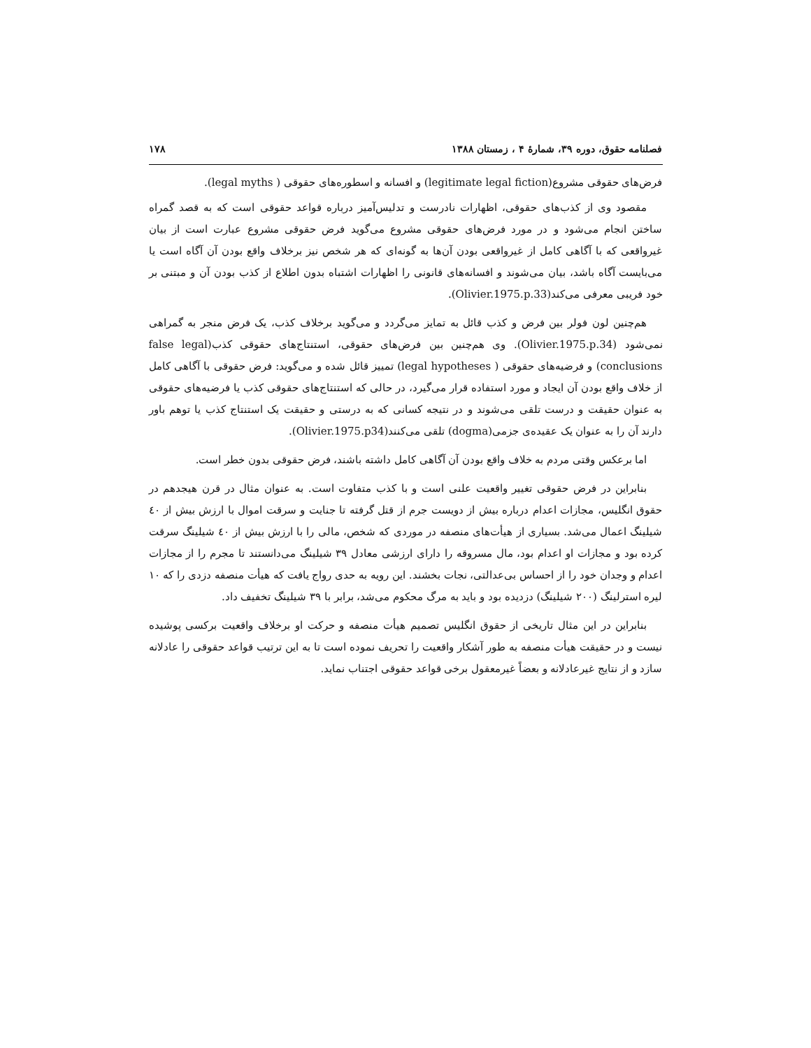فصلنامه حقوق، دوره ۳۹، شمارهٔ ۴ ، زمستان ۱۳۸۸ ۱۷۸
فرض‌های حقوقی مشروع(legitimate legal fiction) و افسانه و اسطوره‌های حقوقی ( legal myths).
مقصود وی از کذب‌های حقوقی، اظهارات نادرست و تدلیس‌آمیز درباره قواعد حقوقی است که به قصد گمراه ساختن انجام می‌شود و در مورد فرض‌های حقوقی مشروع می‌گوید فرض حقوقی مشروع عبارت است از بیان غیرواقعی که با آگاهی کامل از غیرواقعی بودن آن‌ها به گونه‌ای که هر شخص نیز برخلاف واقع بودن آن آگاه است یا می‌بایست آگاه باشد، بیان می‌شوند و افسانه‌های قانونی را اظهارات اشتباه بدون اطلاع از کذب بودن آن و مبتنی بر خود فریبی معرفی می‌کند(Olivier.1975.p.33).
هم‌چنین لون فولر بین فرض و کذب قائل به تمایز می‌گردد و می‌گوید برخلاف کذب، یک فرض منجر به گمراهی نمی‌شود (Olivier.1975.p.34). وی هم‌چنین بین فرض‌های حقوقی، استنتاج‌های حقوقی کذب(false legal conclusions) و فرضیه‌های حقوقی ( legal hypotheses) تمییز قائل شده و می‌گوید: فرض حقوقی با آگاهی کامل از خلاف واقع بودن آن ایجاد و مورد استفاده قرار می‌گیرد، در حالی که استنتاج‌های حقوقی کذب یا فرضیه‌های حقوقی به عنوان حقیقت و درست تلقی می‌شوند و در نتیجه کسانی که به درستی و حقیقت یک استنتاج کذب یا توهم باور دارند آن را به عنوان یک عقیده‌ی جزمی(dogma) تلقی می‌کنند(Olivier.1975.p34).
اما برعکس وقتی مردم به خلاف واقع بودن آن آگاهی کامل داشته باشند، فرض حقوقی بدون خطر است.
بنابراین در فرض حقوقی تغییر واقعیت علنی است و با کذب متفاوت است. به عنوان مثال در قرن هیجدهم در حقوق انگلیس، مجازات اعدام درباره بیش از دویست جرم از قتل گرفته تا جنایت و سرقت اموال با ارزش بیش از ٤٠ شیلینگ اعمال می‌شد. بسیاری از هیأت‌های منصفه در موردی که شخص، مالی را با ارزش بیش از ٤٠ شیلینگ سرقت کرده بود و مجازات او اعدام بود، مال مسروقه را دارای ارزشی معادل ۳۹ شیلینگ می‌دانستند تا مجرم را از مجازات اعدام و وجدان خود را از احساس بی‌عدالتی، نجات بخشند. این رویه به حدی رواج یافت که هیأت منصفه دزدی را که ۱۰ لیره استرلینگ (۲۰۰ شیلینگ) دزدیده بود و باید به مرگ محکوم می‌شد، برابر با ۳۹ شیلینگ تخفیف داد.
بنابراین در این مثال تاریخی از حقوق انگلیس تصمیم هیأت منصفه و حرکت او برخلاف واقعیت برکسی پوشیده نیست و در حقیقت هیأت منصفه به طور آشکار واقعیت را تحریف نموده است تا به این ترتیب قواعد حقوقی را عادلانه سازد و از نتایج غیرعادلانه و بعضاً غیرمعقول برخی قواعد حقوقی اجتناب نماید.